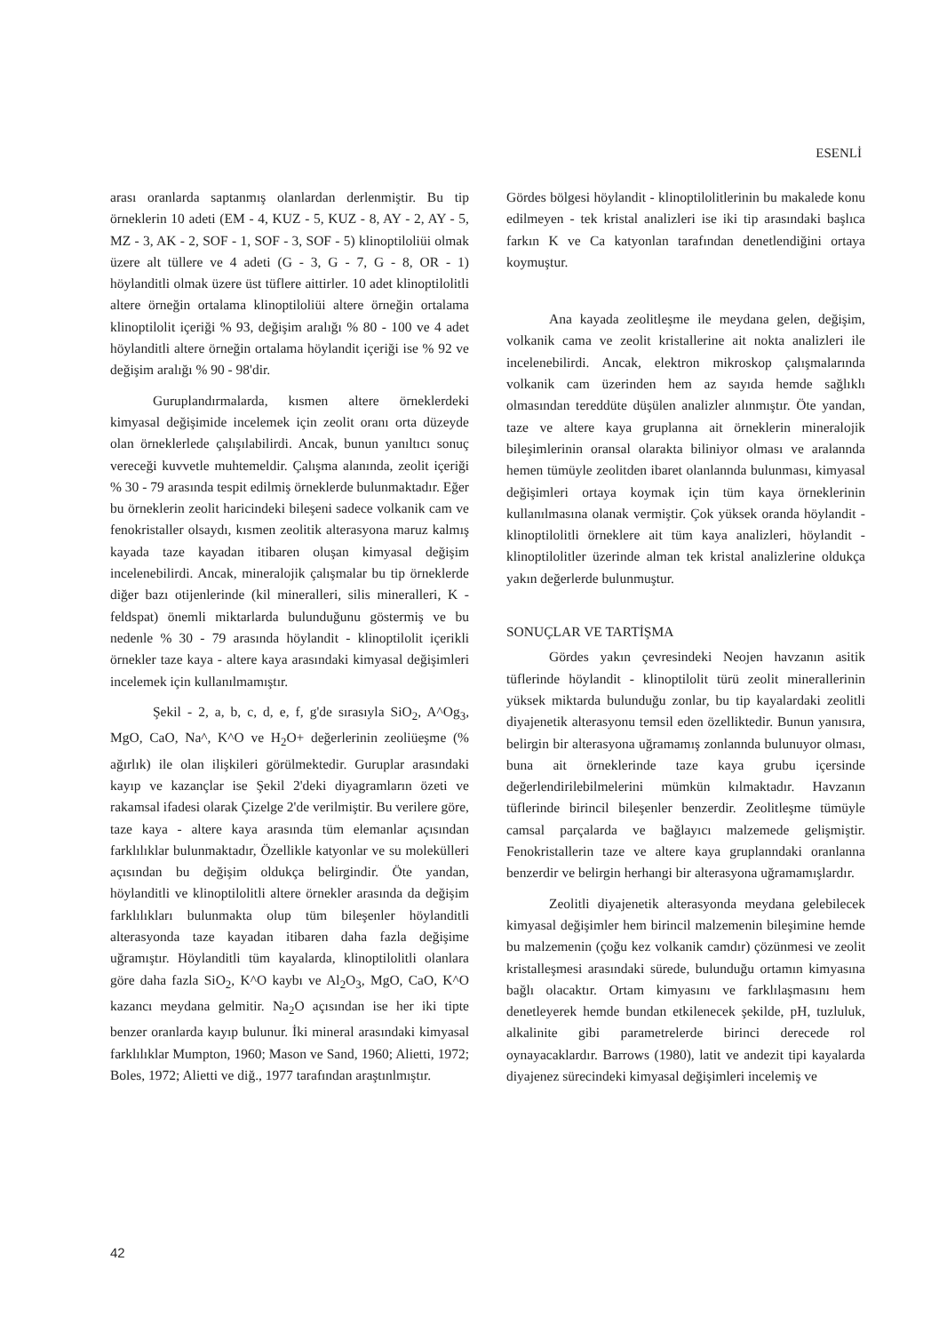ESENLİ
arası oranlarda saptanmış olanlardan derlenmiştir. Bu tip örneklerin 10 adeti (EM - 4, KUZ - 5, KUZ - 8, AY - 2, AY - 5, MZ - 3, AK - 2, SOF - 1, SOF - 3, SOF - 5) klinoptiloliüi olmak üzere alt tüllere ve 4 adeti (G - 3, G - 7, G - 8, OR - 1) höylanditli olmak üzere üst tüflere aittirler. 10 adet klinoptilolitli altere örneğin ortalama klinoptiloliüi altere örneğin ortalama klinoptilolit içeriği % 93, değişim aralığı % 80 - 100 ve 4 adet höylanditli altere örneğin ortalama höylandit içeriği ise % 92 ve değişim aralığı % 90 - 98'dir.
Guruplandırmalarda, kısmen altere örneklerdeki kimyasal değişimide incelemek için zeolit oranı orta düzeyde olan örneklerlede çalışılabilirdi. Ancak, bunun yanıltıcı sonuç vereceği kuvvetle muhtemeldir. Çalışma alanında, zeolit içeriği % 30 - 79 arasında tespit edilmiş örneklerde bulunmaktadır. Eğer bu örneklerin zeolit haricindeki bileşeni sadece volkanik cam ve fenokristaller olsaydı, kısmen zeolitik alterasyona maruz kalmış kayada taze kayadan itibaren oluşan kimyasal değişim incelenebilirdi. Ancak, mineralojik çalışmalar bu tip örneklerde diğer bazı otijenlerinde (kil mineralleri, silis mineralleri, K - feldspat) önemli miktarlarda bulunduğunu göstermiş ve bu nedenle % 30 - 79 arasında höylandit - klinoptilolit içerikli örnekler taze kaya - altere kaya arasındaki kimyasal değişimleri incelemek için kullanılmamıştır.
Şekil - 2, a, b, c, d, e, f, g'de sırasıyla SiO<sub>2</sub>, A^Og<sub>3</sub>, MgO, CaO, Na^, K^O ve H<sub>2</sub>O+ değerlerinin zeoliüeşme (% ağırlık) ile olan ilişkileri görülmektedir. Guruplar arasındaki kayıp ve kazançlar ise Şekil 2'deki diyagramların özeti ve rakamsal ifadesi olarak Çizelge 2'de verilmiştir. Bu verilere göre, taze kaya - altere kaya arasında tüm elemanlar açısından farklılıklar bulunmaktadır, Özellikle katyonlar ve su molekülleri açısından bu değişim oldukça belirgindir. Öte yandan, höylanditli ve klinoptilolitli altere örnekler arasında da değişim farklılıkları bulunmakta olup tüm bileşenler höylanditli alterasyonda taze kayadan itibaren daha fazla değişime uğramıştır. Höylanditli tüm kayalarda, klinoptilolitli olanlara göre daha fazla SiO<sub>2</sub>, K^O kaybı ve Al<sub>2</sub>O<sub>3</sub>, MgO, CaO, K^O kazancı meydana gelmitir. Na<sub>2</sub>O açısından ise her iki tipte benzer oranlarda kayıp bulunur. İki mineral arasındaki kimyasal farklılıklar Mumpton, 1960; Mason ve Sand, 1960; Alietti, 1972; Boles, 1972; Alietti ve diğ., 1977 tarafından araştınlmıştır.
Gördes bölgesi höylandit - klinoptilolitlerinin bu makalede konu edilmeyen - tek kristal analizleri ise iki tip arasındaki başlıca farkın K ve Ca katyonlan tarafından denetlendiğini ortaya koymuştur.
Ana kayada zeolitleşme ile meydana gelen, değişim, volkanik cama ve zeolit kristallerine ait nokta analizleri ile incelenebilirdi. Ancak, elektron mikroskop çalışmalarında volkanik cam üzerinden hem az sayıda hemde sağlıklı olmasından tereddüte düşülen analizler alınmıştır. Öte yandan, taze ve altere kaya gruplanna ait örneklerin mineralojik bileşimlerinin oransal olarakta biliniyor olması ve aralannda hemen tümüyle zeolitden ibaret olanlannda bulunması, kimyasal değişimleri ortaya koymak için tüm kaya örneklerinin kullanılmasına olanak vermiştir. Çok yüksek oranda höylandit - klinoptilolitli örneklere ait tüm kaya analizleri, höylandit - klinoptilolitler üzerinde alman tek kristal analizlerine oldukça yakın değerlerde bulunmuştur.
SONUÇLAR VE TARTİŞMA
Gördes yakın çevresindeki Neojen havzanın asitik tüflerinde höylandit - klinoptilolit türü zeolit minerallerinin yüksek miktarda bulunduğu zonlar, bu tip kayalardaki zeolitli diyajenetik alterasyonu temsil eden özelliktedir. Bunun yanısıra, belirgin bir alterasyona uğramamış zonlannda bulunuyor olması, buna ait örneklerinde taze kaya grubu içersinde değerlendirilebilmelerini mümkün kılmaktadır. Havzanın tüflerinde birincil bileşenler benzerdir. Zeolitleşme tümüyle camsal parçalarda ve bağlayıcı malzemede gelişmiştir. Fenokristallerin taze ve altere kaya gruplanndaki oranlanna benzerdir ve belirgin herhangi bir alterasyona uğramamışlardır.
Zeolitli diyajenetik alterasyonda meydana gelebilecek kimyasal değişimler hem birincil malzemenin bileşimine hemde bu malzemenin (çoğu kez volkanik camdır) çözünmesi ve zeolit kristalleşmesi arasındaki sürede, bulunduğu ortamın kimyasına bağlı olacaktır. Ortam kimyasını ve farklılaşmasını hem denetleyerek hemde bundan etkilenecek şekilde, pH, tuzluluk, alkalinite gibi parametrelerde birinci derecede rol oynayacaklardır. Barrows (1980), latit ve andezit tipi kayalarda diyajenez sürecindeki kimyasal değişimleri incelemiş ve
42